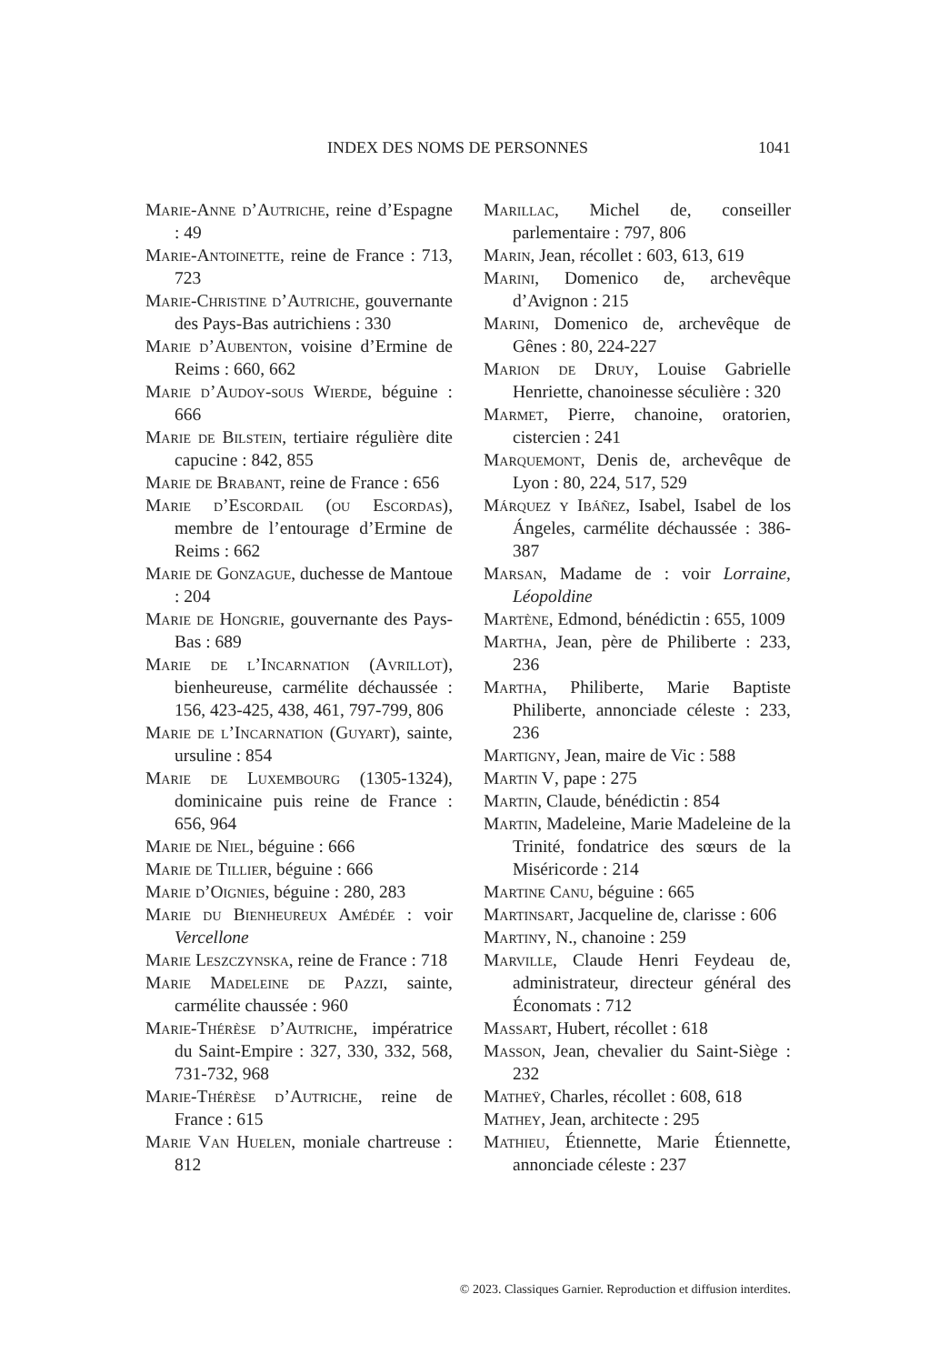INDEX DES NOMS DE PERSONNES 1041
Marie-Anne d’Autriche, reine d’Espagne : 49
Marie-Antoinette, reine de France : 713, 723
Marie-Christine d’Autriche, gouvernante des Pays-Bas autrichiens : 330
Marie d’Aubenton, voisine d’Ermine de Reims : 660, 662
Marie d’Audoy-sous Wierde, béguine : 666
Marie de Bilstein, tertiaire régulière dite capucine : 842, 855
Marie de Brabant, reine de France : 656
Marie d’Escordail (ou Escordas), membre de l’entourage d’Ermine de Reims : 662
Marie de Gonzague, duchesse de Mantoue : 204
Marie de Hongrie, gouvernante des Pays-Bas : 689
Marie de l’Incarnation (Avrillot), bienheureuse, carmélite déchaussée : 156, 423-425, 438, 461, 797-799, 806
Marie de l’Incarnation (Guyart), sainte, ursuline : 854
Marie de Luxembourg (1305-1324), dominicaine puis reine de France : 656, 964
Marie de Niel, béguine : 666
Marie de Tillier, béguine : 666
Marie d’Oignies, béguine : 280, 283
Marie du Bienheureux Amédée : voir Vercellone
Marie Leszczynska, reine de France : 718
Marie Madeleine de Pazzi, sainte, carmélite chaussée : 960
Marie-Thérèse d’Autriche, impératrice du Saint-Empire : 327, 330, 332, 568, 731-732, 968
Marie-Thérèse d’Autriche, reine de France : 615
Marie Van Huelen, moniale chartreuse : 812
Marillac, Michel de, conseiller parlementaire : 797, 806
Marin, Jean, récollet : 603, 613, 619
Marini, Domenico de, archevêque d’Avignon : 215
Marini, Domenico de, archevêque de Gênes : 80, 224-227
Marion de Druy, Louise Gabrielle Henriette, chanoinesse séculière : 320
Marmet, Pierre, chanoine, oratorien, cistercien : 241
Marquemont, Denis de, archevêque de Lyon : 80, 224, 517, 529
Márquez y Ibáñez, Isabel, Isabel de los Ángeles, carmélite déchaussée : 386-387
Marsan, Madame de : voir Lorraine, Léopoldine
Martène, Edmond, bénédictin : 655, 1009
Martha, Jean, père de Philiberte : 233, 236
Martha, Philiberte, Marie Baptiste Philiberte, annonciade céleste : 233, 236
Martigny, Jean, maire de Vic : 588
Martin V, pape : 275
Martin, Claude, bénédictin : 854
Martin, Madeleine, Marie Madeleine de la Trinité, fondatrice des sœurs de la Miséricorde : 214
Martine Canu, béguine : 665
Martinsart, Jacqueline de, clarisse : 606
Martiny, N., chanoine : 259
Marville, Claude Henri Feydeau de, administrateur, directeur général des Économats : 712
Massart, Hubert, récollet : 618
Masson, Jean, chevalier du Saint-Siège : 232
Matheÿ, Charles, récollet : 608, 618
Mathey, Jean, architecte : 295
Mathieu, Étiennette, Marie Étiennette, annonciade céleste : 237
© 2023. Classiques Garnier. Reproduction et diffusion interdites.